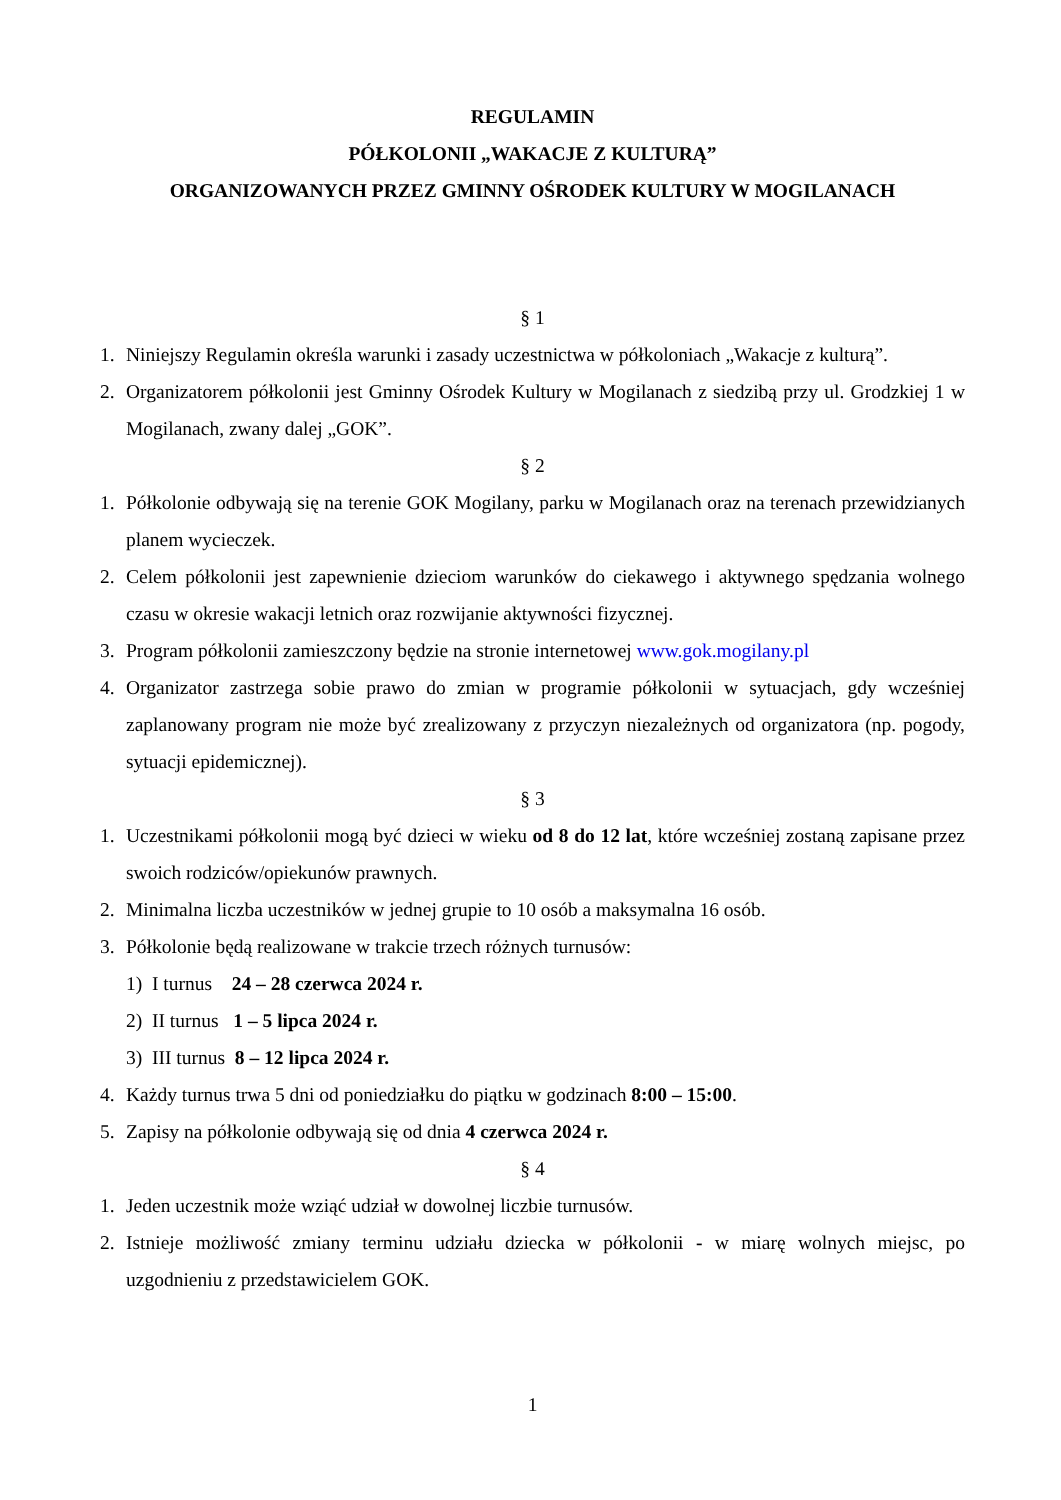REGULAMIN
PÓŁKOLONII „WAKACJE Z KULTURĄ”
ORGANIZOWANYCH PRZEZ GMINNY OŚRODEK KULTURY W MOGILANACH
§ 1
1. Niniejszy Regulamin określa warunki i zasady uczestnictwa w półkoloniach „Wakacje z kulturą”.
2. Organizatorem półkolonii jest Gminny Ośrodek Kultury w Mogilanach z siedzibą przy ul. Grodzkiej 1 w Mogilanach, zwany dalej „GOK”.
§ 2
1. Półkolonie odbywają się na terenie GOK Mogilany, parku w Mogilanach oraz na terenach przewidzianych planem wycieczek.
2. Celem półkolonii jest zapewnienie dzieciom warunków do ciekawego i aktywnego spędzania wolnego czasu w okresie wakacji letnich oraz rozwijanie aktywności fizycznej.
3. Program półkolonii zamieszczony będzie na stronie internetowej www.gok.mogilany.pl
4. Organizator zastrzega sobie prawo do zmian w programie półkolonii w sytuacjach, gdy wcześniej zaplanowany program nie może być zrealizowany z przyczyn niezależnych od organizatora (np. pogody, sytuacji epidemicznej).
§ 3
1. Uczestnikami półkolonii mogą być dzieci w wieku od 8 do 12 lat, które wcześniej zostaną zapisane przez swoich rodziców/opiekunów prawnych.
2. Minimalna liczba uczestników w jednej grupie to 10 osób a maksymalna 16 osób.
3. Półkolonie będą realizowane w trakcie trzech różnych turnusów:
1) I turnus 24 – 28 czerwca 2024 r.
2) II turnus 1 – 5 lipca 2024 r.
3) III turnus 8 – 12 lipca 2024 r.
4. Każdy turnus trwa 5 dni od poniedziałku do piątku w godzinach 8:00 – 15:00.
5. Zapisy na półkolonie odbywają się od dnia 4 czerwca 2024 r.
§ 4
1. Jeden uczestnik może wziąć udział w dowolnej liczbie turnusów.
2. Istnieje możliwość zmiany terminu udziału dziecka w półkolonii - w miarę wolnych miejsc, po uzgodnieniu z przedstawicielem GOK.
1